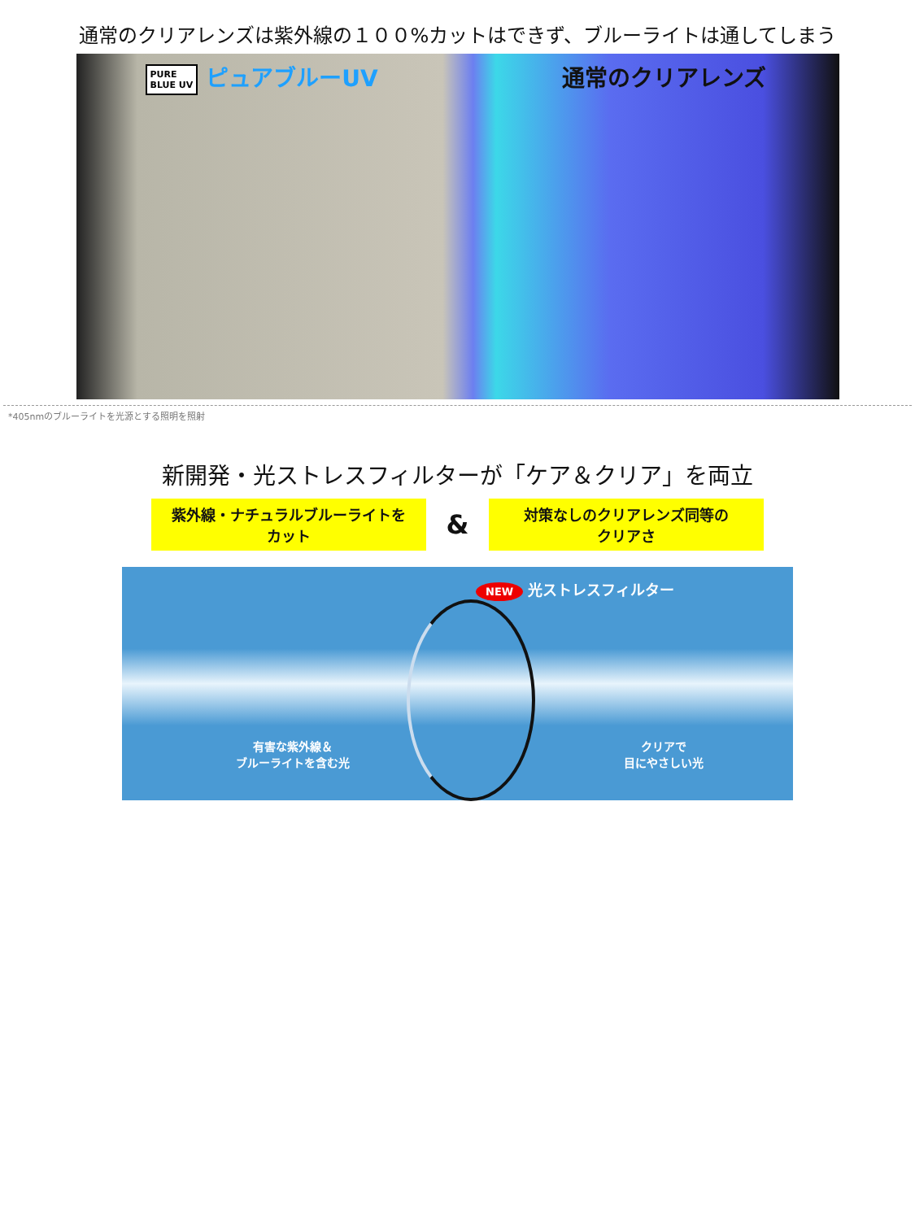通常のクリアレンズは紫外線の１００%カットはできず、ブルーライトは通してしまう
PURE
BLUE UV ピュアブルーUV 通常のクリアレンズ
*405nmのブルーライトを光源とする照明を照射
新開発・光ストレスフィルターが「ケア＆クリア」を両立
紫外線・ナチュラルブルーライトを
カット
&
対策なしのクリアレンズ同等の
クリアさ
NEW 光ストレスフィルター
有害な紫外線＆
ブルーライトを含む光 クリアで
目にやさしい光